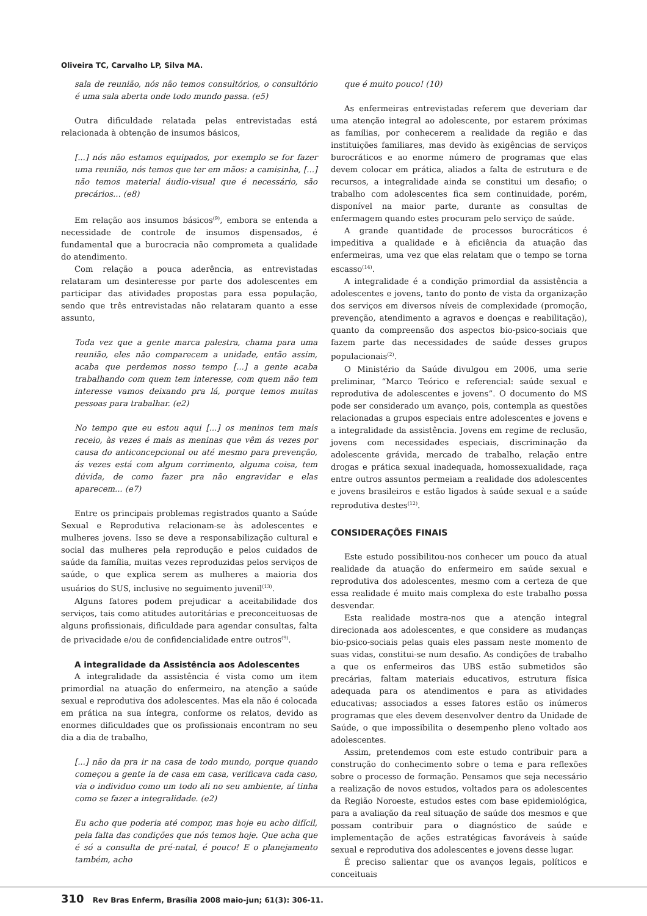Oliveira TC, Carvalho LP, Silva MA.
sala de reunião, nós não temos consultórios, o consultório é uma sala aberta onde todo mundo passa. (e5)
Outra dificuldade relatada pelas entrevistadas está relacionada à obtenção de insumos básicos,
[...] nós não estamos equipados, por exemplo se for fazer uma reunião, nós temos que ter em mãos: a camisinha, [...] não temos material áudio-visual que é necessário, são precários... (e8)
Em relação aos insumos básicos<sup>(9)</sup>, embora se entenda a necessidade de controle de insumos dispensados, é fundamental que a burocracia não comprometa a qualidade do atendimento.
Com relação a pouca aderência, as entrevistadas relataram um desinteresse por parte dos adolescentes em participar das atividades propostas para essa população, sendo que três entrevistadas não relataram quanto a esse assunto,
Toda vez que a gente marca palestra, chama para uma reunião, eles não comparecem a unidade, então assim, acaba que perdemos nosso tempo [...] a gente acaba trabalhando com quem tem interesse, com quem não tem interesse vamos deixando pra lá, porque temos muitas pessoas para trabalhar. (e2)
No tempo que eu estou aqui [...] os meninos tem mais receio, às vezes é mais as meninas que vêm ás vezes por causa do anticoncepcional ou até mesmo para prevenção, ás vezes está com algum corrimento, alguma coisa, tem dúvida, de como fazer pra não engravidar e elas aparecem... (e7)
Entre os principais problemas registrados quanto a Saúde Sexual e Reprodutiva relacionam-se às adolescentes e mulheres jovens. Isso se deve a responsabilização cultural e social das mulheres pela reprodução e pelos cuidados de saúde da família, muitas vezes reproduzidas pelos serviços de saúde, o que explica serem as mulheres a maioria dos usuários do SUS, inclusive no seguimento juvenil<sup>(13)</sup>.
Alguns fatores podem prejudicar a aceitabilidade dos serviços, tais como atitudes autoritárias e preconceituosas de alguns profissionais, dificuldade para agendar consultas, falta de privacidade e/ou de confidencialidade entre outros<sup>(9)</sup>.
A integralidade da Assistência aos Adolescentes
A integralidade da assistência é vista como um item primordial na atuação do enfermeiro, na atenção a saúde sexual e reprodutiva dos adolescentes. Mas ela não é colocada em prática na sua íntegra, conforme os relatos, devido as enormes dificuldades que os profissionais encontram no seu dia a dia de trabalho,
[...] não da pra ir na casa de todo mundo, porque quando começou a gente ia de casa em casa, verificava cada caso, via o individuo como um todo ali no seu ambiente, aí tinha como se fazer a integralidade. (e2)
Eu acho que poderia até compor, mas hoje eu acho difícil, pela falta das condições que nós temos hoje. Que acha que é só a consulta de pré-natal, é pouco! E o planejamento também, acho
que é muito pouco! (10)
As enfermeiras entrevistadas referem que deveriam dar uma atenção integral ao adolescente, por estarem próximas as famílias, por conhecerem a realidade da região e das instituições familiares, mas devido às exigências de serviços burocráticos e ao enorme número de programas que elas devem colocar em prática, aliados a falta de estrutura e de recursos, a integralidade ainda se constitui um desafio; o trabalho com adolescentes fica sem continuidade, porém, disponível na maior parte, durante as consultas de enfermagem quando estes procuram pelo serviço de saúde.
A grande quantidade de processos burocráticos é impeditiva a qualidade e à eficiência da atuação das enfermeiras, uma vez que elas relatam que o tempo se torna escasso<sup>(14)</sup>.
A integralidade é a condição primordial da assistência a adolescentes e jovens, tanto do ponto de vista da organização dos serviços em diversos níveis de complexidade (promoção, prevenção, atendimento a agravos e doenças e reabilitação), quanto da compreensão dos aspectos bio-psico-sociais que fazem parte das necessidades de saúde desses grupos populacionais<sup>(2)</sup>.
O Ministério da Saúde divulgou em 2006, uma serie preliminar, “Marco Teórico e referencial: saúde sexual e reprodutiva de adolescentes e jovens”. O documento do MS pode ser considerado um avanço, pois, contempla as questões relacionadas a grupos especiais entre adolescentes e jovens e a integralidade da assistência. Jovens em regime de reclusão, jovens com necessidades especiais, discriminação da adolescente grávida, mercado de trabalho, relação entre drogas e prática sexual inadequada, homossexualidade, raça entre outros assuntos permeiam a realidade dos adolescentes e jovens brasileiros e estão ligados à saúde sexual e a saúde reprodutiva destes<sup>(12)</sup>.
CONSIDERAÇÕES FINAIS
Este estudo possibilitou-nos conhecer um pouco da atual realidade da atuação do enfermeiro em saúde sexual e reprodutiva dos adolescentes, mesmo com a certeza de que essa realidade é muito mais complexa do este trabalho possa desvendar.
Esta realidade mostra-nos que a atenção integral direcionada aos adolescentes, e que considere as mudanças bio-psico-sociais pelas quais eles passam neste momento de suas vidas, constitui-se num desafio. As condições de trabalho a que os enfermeiros das UBS estão submetidos são precárias, faltam materiais educativos, estrutura física adequada para os atendimentos e para as atividades educativas; associados a esses fatores estão os inúmeros programas que eles devem desenvolver dentro da Unidade de Saúde, o que impossibilita o desempenho pleno voltado aos adolescentes.
Assim, pretendemos com este estudo contribuir para a construção do conhecimento sobre o tema e para reflexões sobre o processo de formação. Pensamos que seja necessário a realização de novos estudos, voltados para os adolescentes da Região Noroeste, estudos estes com base epidemiológica, para a avaliação da real situação de saúde dos mesmos e que possam contribuir para o diagnóstico de saúde e implementação de ações estratégicas favoráveis à saúde sexual e reprodutiva dos adolescentes e jovens desse lugar.
É preciso salientar que os avanços legais, políticos e conceituais
310 Rev Bras Enferm, Brasília 2008 maio-jun; 61(3): 306-11.